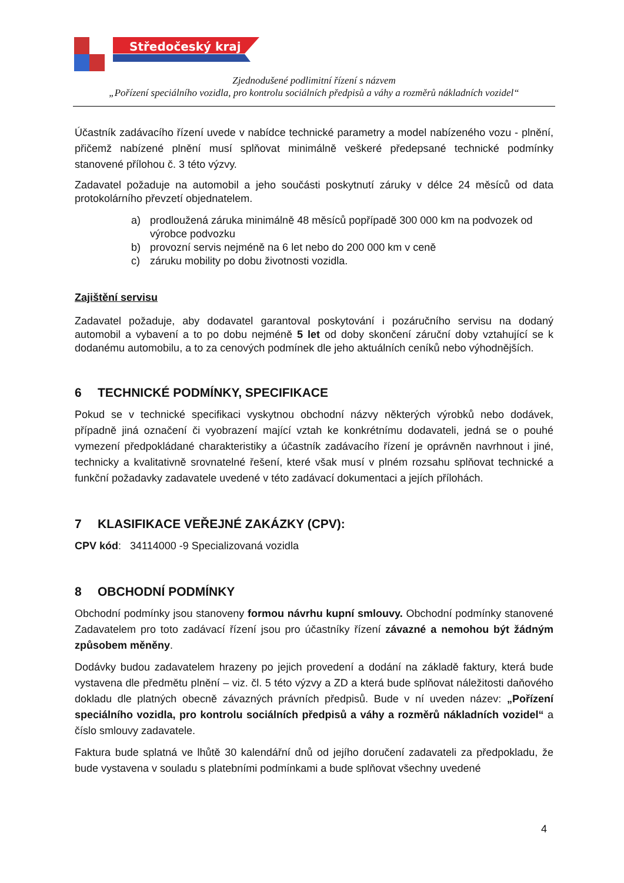Středočeský kraj
Zjednodušené podlimitní řízení s názvem
„Pořízení speciálního vozidla, pro kontrolu sociálních předpisů a váhy a rozměrů nákladních vozidel“
Účastník zadávacího řízení uvede v nabídce technické parametry a model nabízeného vozu - plnění, přičemž nabízené plnění musí splňovat minimálně veškeré předepsané technické podmínky stanovené přílohou č. 3 této výzvy.
Zadavatel požaduje na automobil a jeho součásti poskytnutí záruky v délce 24 měsíců od data protokolárního převzetí objednatelem.
a) prodloužená záruka minimálně 48 měsíců popřípadě 300 000 km na podvozek od výrobce podvozku
b) provozní servis nejméně na 6 let nebo do 200 000 km v ceně
c) záruku mobility po dobu životnosti vozidla.
Zajištění servisu
Zadavatel požaduje, aby dodavatel garantoval poskytování i pozáručního servisu na dodaný automobil a vybavení a to po dobu nejméně 5 let od doby skončení záruční doby vztahující se k dodanému automobilu, a to za cenových podmínek dle jeho aktuálních ceníků nebo výhodnějších.
6 TECHNICKÉ PODMÍNKY, SPECIFIKACE
Pokud se v technické specifikaci vyskytnou obchodní názvy některých výrobků nebo dodávek, případně jiná označení či vyobrazení mající vztah ke konkrétnímu dodavateli, jedná se o pouhé vymezení předpokládané charakteristiky a účastník zadávacího řízení je oprávněn navrhnout i jiné, technicky a kvalitativně srovnatelné řešení, které však musí v plném rozsahu splňovat technické a funkční požadavky zadavatele uvedené v této zadávací dokumentaci a jejích přílohách.
7 KLASIFIKACE VEŘEJNÉ ZAKÁZKY (CPV):
CPV kód: 34114000 -9 Specializovaná vozidla
8 OBCHODNÍ PODMÍNKY
Obchodní podmínky jsou stanoveny formou návrhu kupní smlouvy. Obchodní podmínky stanovené Zadavatelem pro toto zadávací řízení jsou pro účastníky řízení závazné a nemohou být žádným způsobem měněny.
Dodávky budou zadavatelem hrazeny po jejich provedení a dodání na základě faktury, která bude vystavena dle předmětu plnění – viz. čl. 5 této výzvy a ZD a která bude splňovat náležitosti daňového dokladu dle platných obecně závazných právních předpisů. Bude v ní uveden název: „Pořízení speciálního vozidla, pro kontrolu sociálních předpisů a váhy a rozměrů nákladních vozidel“ a číslo smlouvy zadavatele.
Faktura bude splatná ve lhůtě 30 kalendářní dnů od jejího doručení zadavateli za předpokladu, že bude vystavena v souladu s platebními podmínkami a bude splňovat všechny uvedené
4